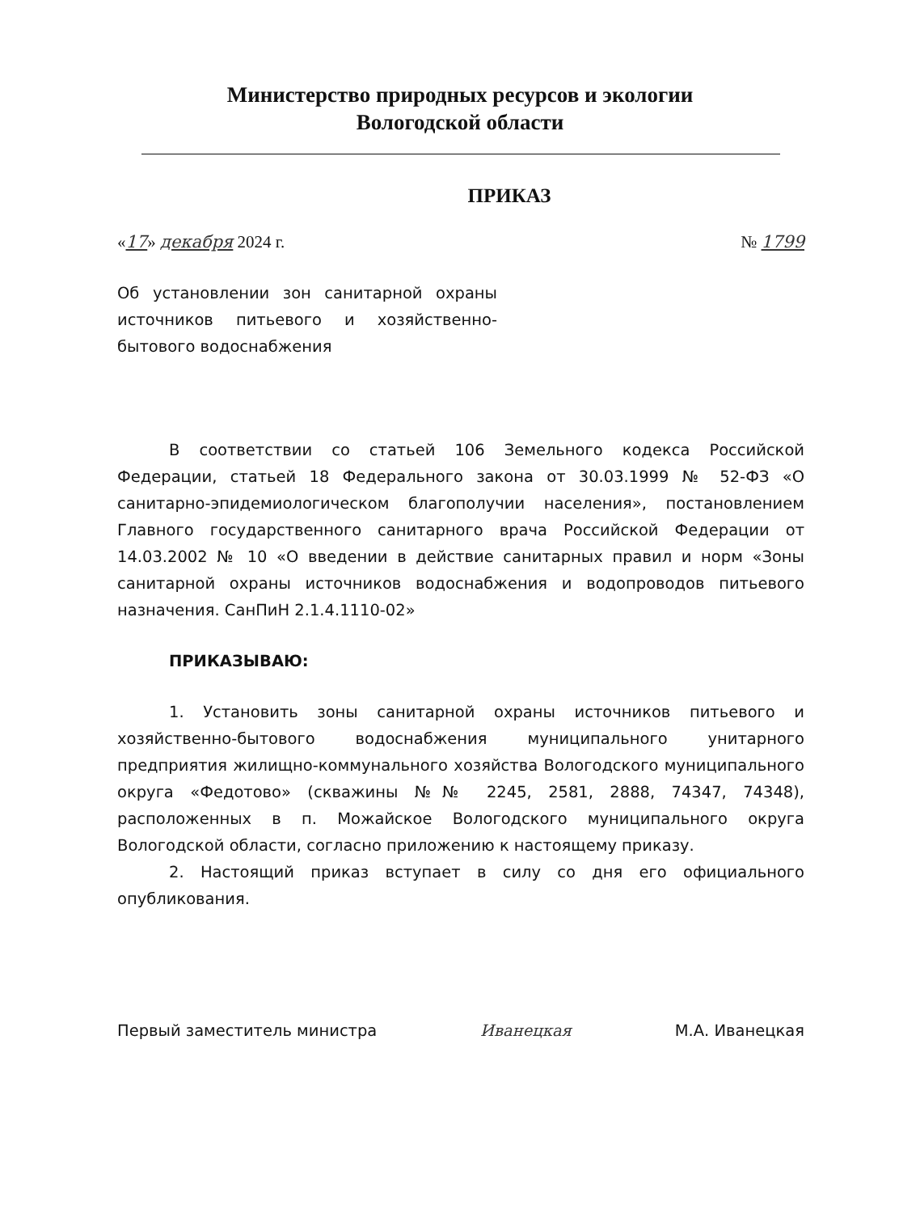Министерство природных ресурсов и экологии
Вологодской области
ПРИКАЗ
«17» декабря 2024 г. № 1799
Об установлении зон санитарной охраны источников питьевого и хозяйственно-бытового водоснабжения
В соответствии со статьей 106 Земельного кодекса Российской Федерации, статьей 18 Федерального закона от 30.03.1999 № 52-ФЗ «О санитарно-эпидемиологическом благополучии населения», постановлением Главного государственного санитарного врача Российской Федерации от 14.03.2002 № 10 «О введении в действие санитарных правил и норм «Зоны санитарной охраны источников водоснабжения и водопроводов питьевого назначения. СанПиН 2.1.4.1110-02»
ПРИКАЗЫВАЮ:
1. Установить зоны санитарной охраны источников питьевого и хозяйственно-бытового водоснабжения муниципального унитарного предприятия жилищно-коммунального хозяйства Вологодского муниципального округа «Федотово» (скважины №№ 2245, 2581, 2888, 74347, 74348), расположенных в п. Можайское Вологодского муниципального округа Вологодской области, согласно приложению к настоящему приказу.
2. Настоящий приказ вступает в силу со дня его официального опубликования.
Первый заместитель министра Иванецкая М.А. Иванецкая